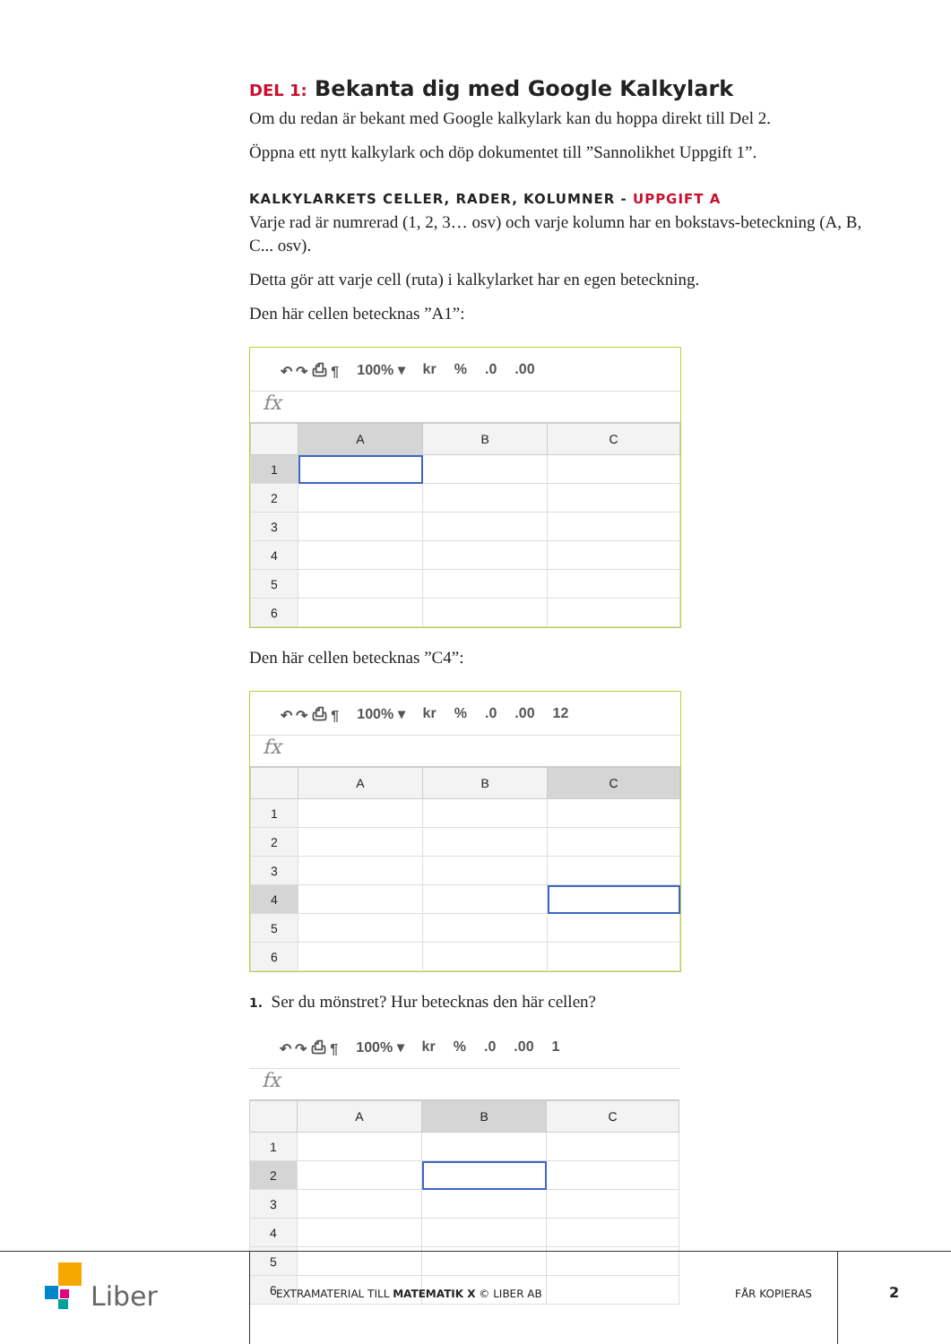DEL 1: Bekanta dig med Google Kalkylark
Om du redan är bekant med Google kalkylark kan du hoppa direkt till Del 2.
Öppna ett nytt kalkylark och döp dokumentet till ”Sannolikhet Uppgift 1”.
KALKYLARKETS CELLER, RADER, KOLUMNER - UPPGIFT A
Varje rad är numrerad (1, 2, 3… osv) och varje kolumn har en bokstavs-beteckning (A, B, C... osv).
Detta gör att varje cell (ruta) i kalkylarket har en egen beteckning.
Den här cellen betecknas ”A1”:
↶ ↷ ⎙ ¶ 100% ▾ kr%.0.00
fx
| | A | B | C |
| --- | --- | --- | --- |
| 1 | | | |
| 2 | | | |
| 3 | | | |
| 4 | | | |
| 5 | | | |
| 6 | | | |
Den här cellen betecknas ”C4”:
↶ ↷ ⎙ ¶ 100% ▾ kr%.0.00 12
fx
| | A | B | C |
| --- | --- | --- | --- |
| 1 | | | |
| 2 | | | |
| 3 | | | |
| 4 | | | |
| 5 | | | |
| 6 | | | |
1. Ser du mönstret? Hur betecknas den här cellen?
↶ ↷ ⎙ ¶ 100% ▾ kr%.0.00 1
fx
| | A | B | C |
| --- | --- | --- | --- |
| 1 | | | |
| 2 | | | |
| 3 | | | |
| 4 | | | |
| 5 | | | |
| 6 | | | |
Liber
EXTRAMATERIAL TILL MATEMATIK X © LIBER AB
FÅR KOPIERAS 2